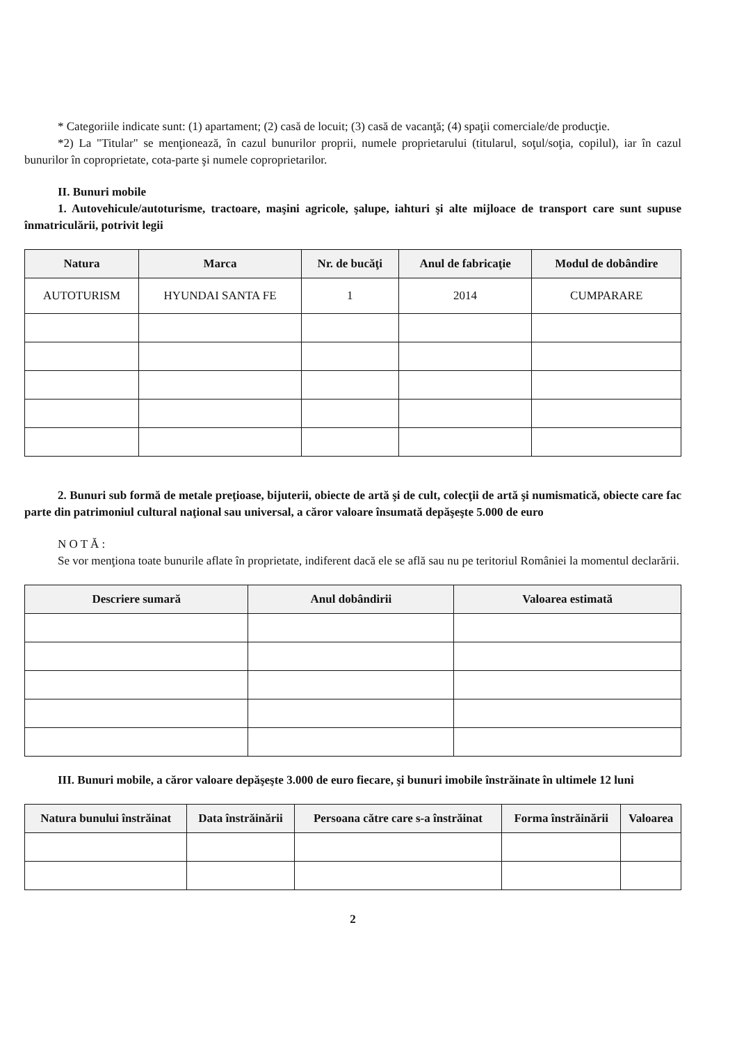* Categoriile indicate sunt: (1) apartament; (2) casă de locuit; (3) casă de vacanţă; (4) spaţii comerciale/de producţie.
*2) La "Titular" se menţionează, în cazul bunurilor proprii, numele proprietarului (titularul, soţul/soţia, copilul), iar în cazul bunurilor în coproprietate, cota-parte şi numele coproprietarilor.
II. Bunuri mobile
1. Autovehicule/autoturisme, tractoare, maşini agricole, şalupe, iahturi şi alte mijloace de transport care sunt supuse înmatriculării, potrivit legii
| Natura | Marca | Nr. de bucăţi | Anul de fabricaţie | Modul de dobândire |
| --- | --- | --- | --- | --- |
| AUTOTURISM | HYUNDAI SANTA FE | 1 | 2014 | CUMPARARE |
2. Bunuri sub formă de metale preţioase, bijuterii, obiecte de artă şi de cult, colecţii de artă şi numismatică, obiecte care fac parte din patrimoniul cultural naţional sau universal, a căror valoare însumată depăşeşte 5.000 de euro
N O T Ă :
Se vor menţiona toate bunurile aflate în proprietate, indiferent dacă ele se află sau nu pe teritoriul României la momentul declarării.
| Descriere sumară | Anul dobândirii | Valoarea estimată |
| --- | --- | --- |
III. Bunuri mobile, a căror valoare depăşeşte 3.000 de euro fiecare, şi bunuri imobile înstrăinate în ultimele 12 luni
| Natura bunului înstrăinat | Data înstrăinării | Persoana către care s-a înstrăinat | Forma înstrăinării | Valoarea |
| --- | --- | --- | --- | --- |
2